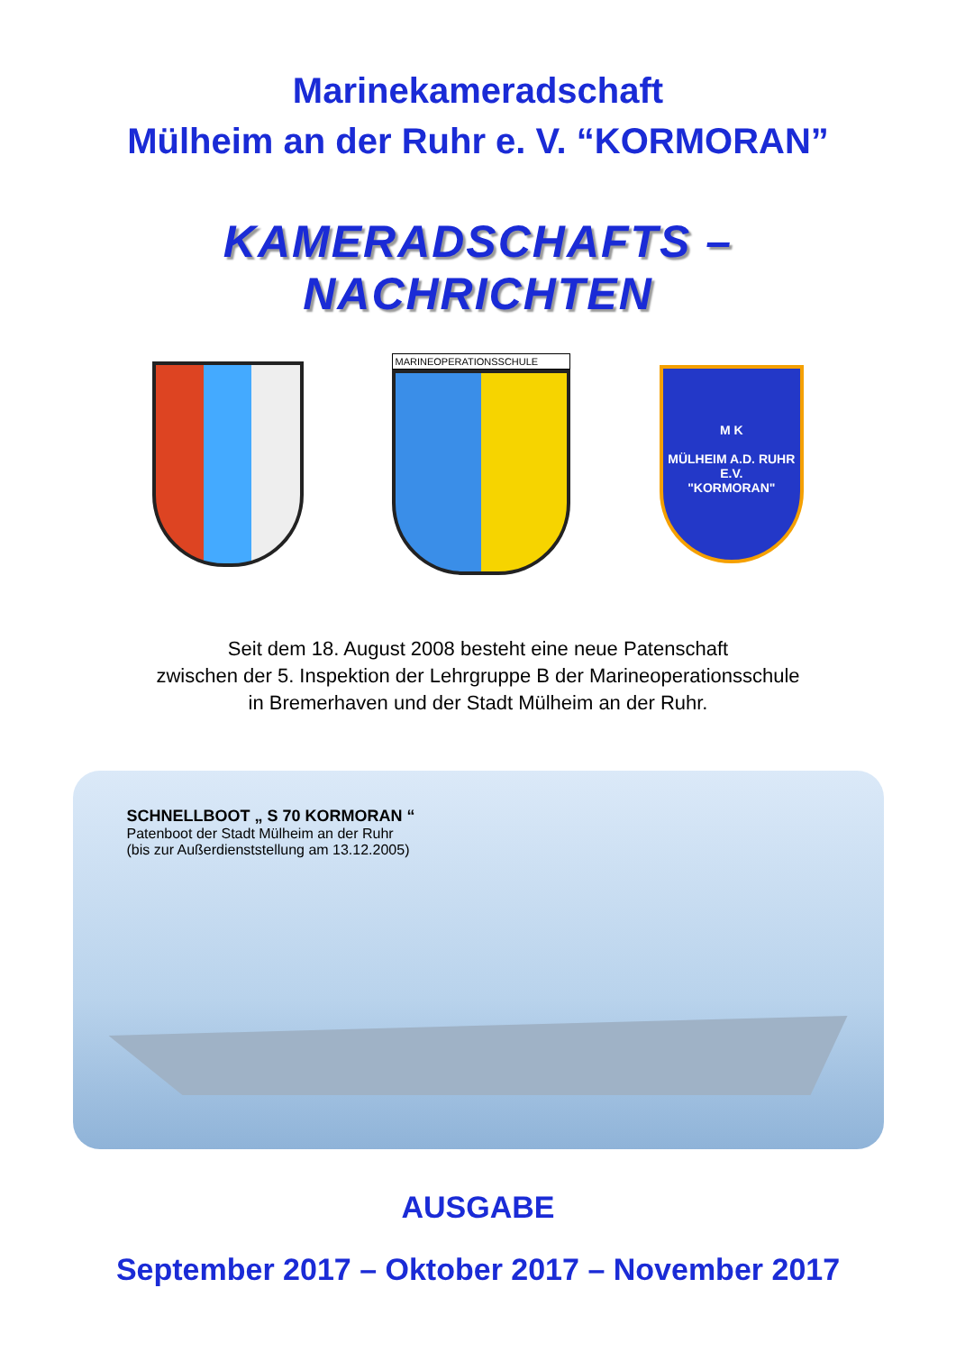Marinekameradschaft
Mülheim an der Ruhr e. V. “KORMORAN”
KAMERADSCHAFTS – NACHRICHTEN
MARINEOPERATIONSSCHULE
M K
MÜLHEIM A.D. RUHR E.V.
"KORMORAN"
Seit dem 18. August 2008 besteht eine neue Patenschaft
zwischen der 5. Inspektion der Lehrgruppe B der Marineoperationsschule
in Bremerhaven und der Stadt Mülheim an der Ruhr.
SCHNELLBOOT „ S 70 KORMORAN “
Patenboot der Stadt Mülheim an der Ruhr
(bis zur Außerdienststellung am 13.12.2005)
AUSGABE
September 2017 – Oktober 2017 – November 2017